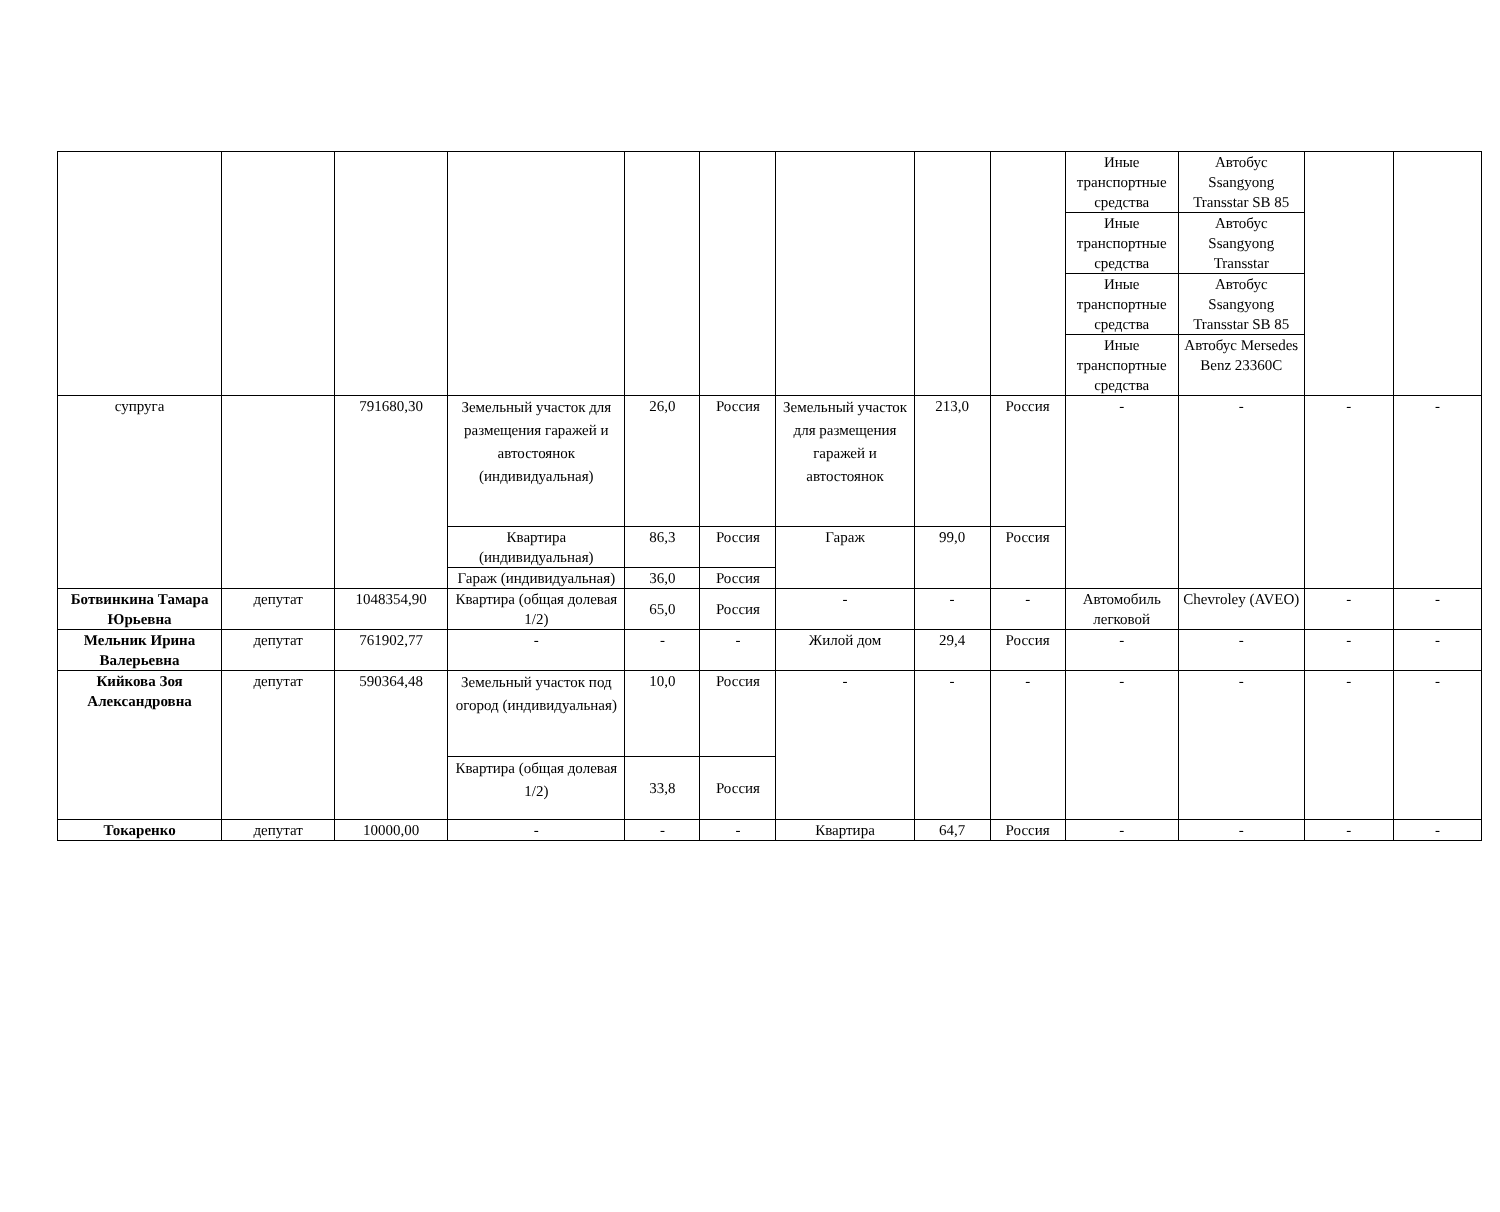| | | | | | | | | | Иные транспортные средства | Автобус Ssangyong Transstar SB 85 | | |
| | | | | | | | | | Иные транспортные средства | Автобус Ssangyong Transstar | | |
| | | | | | | | | | Иные транспортные средства | Автобус Ssangyong Transstar SB 85 | | |
| | | | | | | | | | Иные транспортные средства | Автобус Mersedes Benz 23360C | | |
| супруга | | 791680,30 | Земельный участок для размещения гаражей и автостоянок (индивидуальная) | 26,0 | Россия | Земельный участок для размещения гаражей и автостоянок | 213,0 | Россия | - | - | - | - |
| | | | Квартира (индивидуальная) | 86,3 | Россия | Гараж | 99,0 | Россия | | | | |
| | | | Гараж (индивидуальная) | 36,0 | Россия | | | | | | | |
| Ботвинкина Тамара Юрьевна | депутат | 1048354,90 | Квартира (общая долевая 1/2) | 65,0 | Россия | - | - | - | Автомобиль легковой | Chevroley (AVEO) | - | - |
| Мельник Ирина Валерьевна | депутат | 761902,77 | - | - | - | Жилой дом | 29,4 | Россия | - | - | - | - |
| Кийкова Зоя Александровна | депутат | 590364,48 | Земельный участок под огород (индивидуальная) | 10,0 | Россия | - | - | - | - | - | - | - |
| | | | Квартира (общая долевая 1/2) | 33,8 | Россия | | | | | | | |
| Токаренко | депутат | 10000,00 | - | - | - | Квартира | 64,7 | Россия | - | - | - | - |